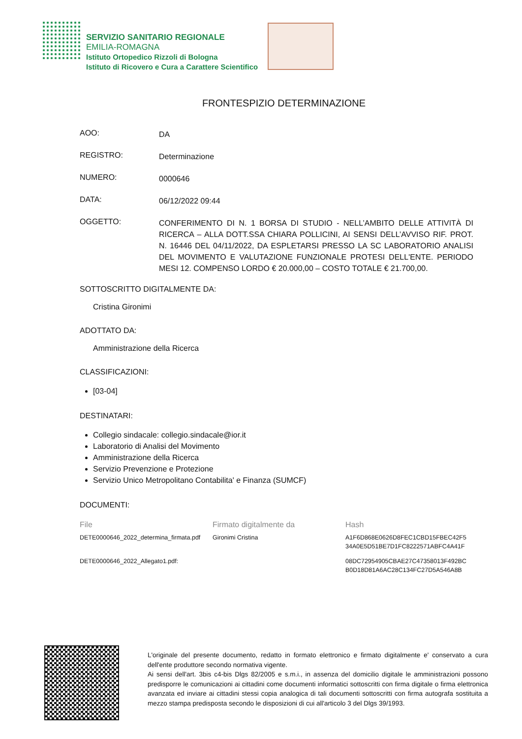SERVIZIO SANITARIO REGIONALE
EMILIA-ROMAGNA
Istituto Ortopedico Rizzoli di Bologna
Istituto di Ricovero e Cura a Carattere Scientifico
FRONTESPIZIO DETERMINAZIONE
AOO:
DA
REGISTRO:
Determinazione
NUMERO:
0000646
DATA:
06/12/2022 09:44
OGGETTO:
CONFERIMENTO DI N. 1 BORSA DI STUDIO - NELL’AMBITO DELLE ATTIVITÀ DI RICERCA – ALLA DOTT.SSA CHIARA POLLICINI, AI SENSI DELL’AVVISO RIF. PROT. N. 16446 DEL 04/11/2022, DA ESPLETARSI PRESSO LA SC LABORATORIO ANALISI DEL MOVIMENTO E VALUTAZIONE FUNZIONALE PROTESI DELL'ENTE. PERIODO MESI 12. COMPENSO LORDO € 20.000,00 – COSTO TOTALE € 21.700,00.
SOTTOSCRITTO DIGITALMENTE DA:
Cristina Gironimi
ADOTTATO DA:
Amministrazione della Ricerca
CLASSIFICAZIONI:
[03-04]
DESTINATARI:
Collegio sindacale: collegio.sindacale@ior.it
Laboratorio di Analisi del Movimento
Amministrazione della Ricerca
Servizio Prevenzione e Protezione
Servizio Unico Metropolitano Contabilita' e Finanza (SUMCF)
DOCUMENTI:
| File | Firmato digitalmente da | Hash |
| --- | --- | --- |
| DETE0000646_2022_determina_firmata.pdf | Gironimi Cristina | A1F6D868E0626D8FEC1CBD15FBEC42F5 34A0E5D51BE7D1FC8222571ABFC4A41F |
| DETE0000646_2022_Allegato1.pdf: | | 08DC72954905CBAE27C47358013F492BC B0D18D81A6AC28C134FC27D5A546A8B |
L'originale del presente documento, redatto in formato elettronico e firmato digitalmente e' conservato a cura dell'ente produttore secondo normativa vigente.
Ai sensi dell'art. 3bis c4-bis Dlgs 82/2005 e s.m.i., in assenza del domicilio digitale le amministrazioni possono predisporre le comunicazioni ai cittadini come documenti informatici sottoscritti con firma digitale o firma elettronica avanzata ed inviare ai cittadini stessi copia analogica di tali documenti sottoscritti con firma autografa sostituita a mezzo stampa predisposta secondo le disposizioni di cui all'articolo 3 del Dlgs 39/1993.